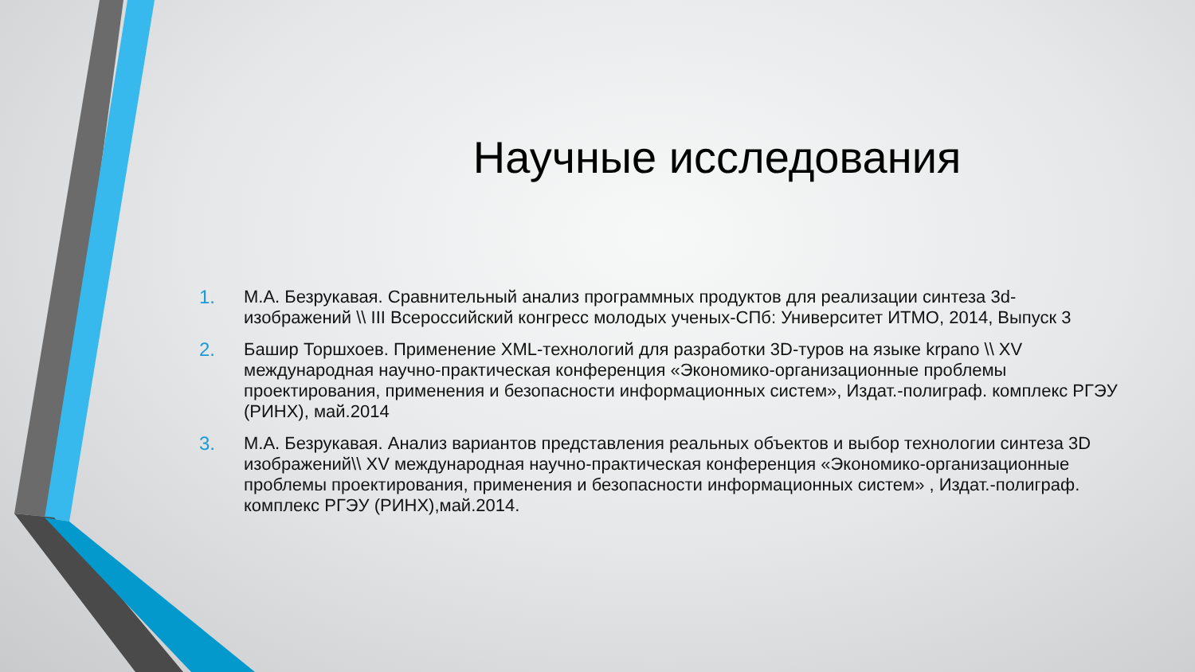Научные исследования
1. М.А. Безрукавая. Сравнительный анализ программных продуктов для реализации синтеза 3d-изображений \\ III Всероссийский конгресс молодых ученых-СПб: Университет ИТМО, 2014, Выпуск 3
2. Башир Торшхоев. Применение XML-технологий для разработки 3D-туров на языке krpano \\ XV международная научно-практическая конференция «Экономико-организационные проблемы проектирования, применения и безопасности информационных систем», Издат.-полиграф. комплекс РГЭУ (РИНХ), май.2014
3. М.А. Безрукавая. Анализ вариантов представления реальных объектов и выбор технологии синтеза 3D изображений\\ XV международная научно-практическая конференция «Экономико-организационные проблемы проектирования, применения и безопасности информационных систем» , Издат.-полиграф. комплекс РГЭУ (РИНХ),май.2014.